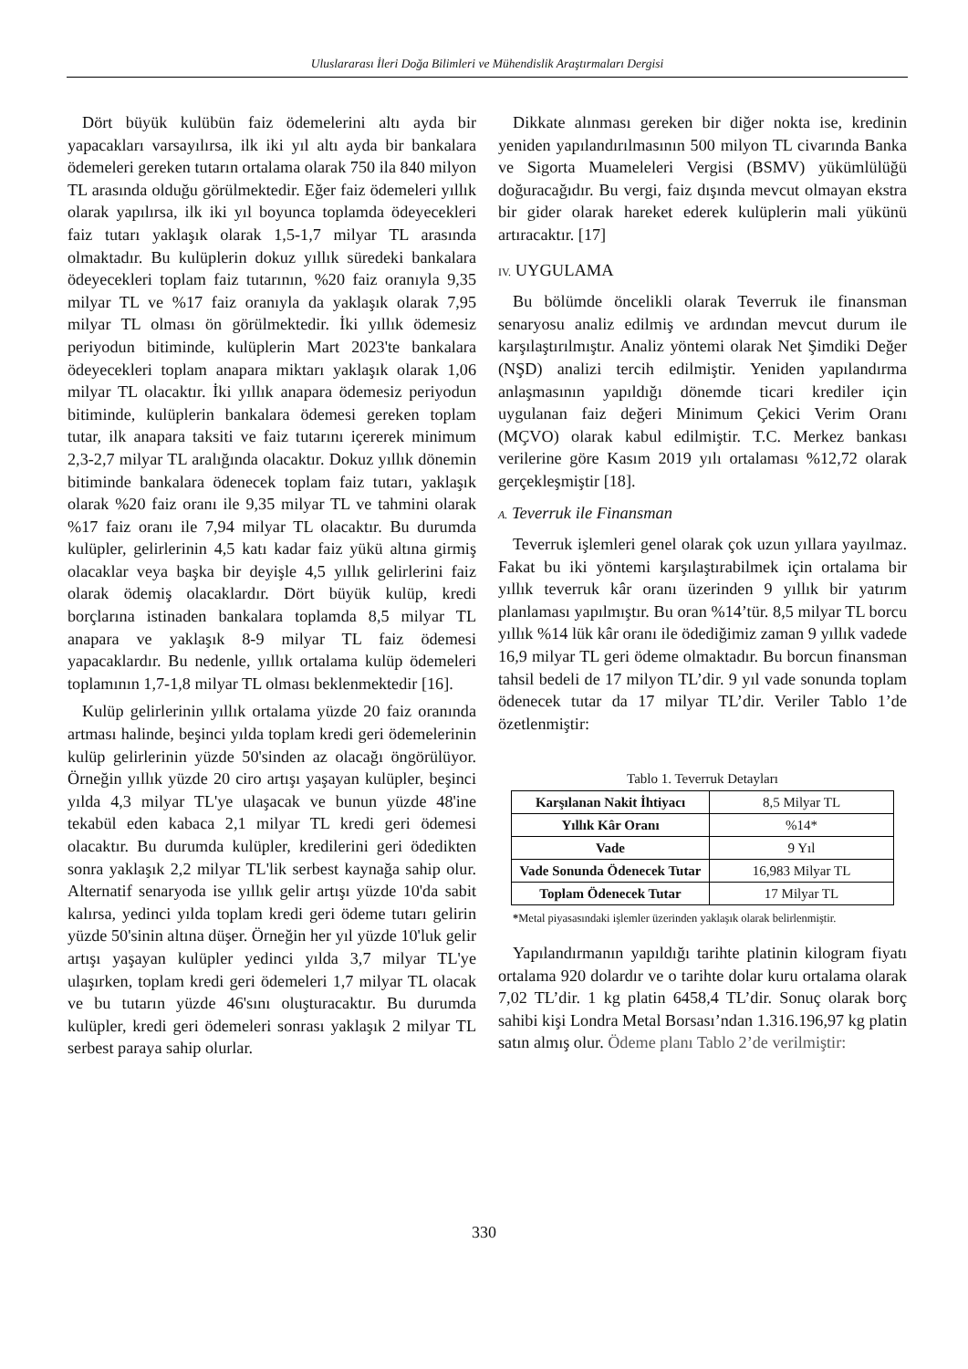Uluslararası İleri Doğa Bilimleri ve Mühendislik Araştırmaları Dergisi
Dört büyük kulübün faiz ödemelerini altı ayda bir yapacakları varsayılırsa, ilk iki yıl altı ayda bir bankalara ödemeleri gereken tutarın ortalama olarak 750 ila 840 milyon TL arasında olduğu görülmektedir. Eğer faiz ödemeleri yıllık olarak yapılırsa, ilk iki yıl boyunca toplamda ödeyecekleri faiz tutarı yaklaşık olarak 1,5-1,7 milyar TL arasında olmaktadır. Bu kulüplerin dokuz yıllık süredeki bankalara ödeyecekleri toplam faiz tutarının, %20 faiz oranıyla 9,35 milyar TL ve %17 faiz oranıyla da yaklaşık olarak 7,95 milyar TL olması ön görülmektedir. İki yıllık ödemesiz periyodun bitiminde, kulüplerin Mart 2023'te bankalara ödeyecekleri toplam anapara miktarı yaklaşık olarak 1,06 milyar TL olacaktır. İki yıllık anapara ödemesiz periyodun bitiminde, kulüplerin bankalara ödemesi gereken toplam tutar, ilk anapara taksiti ve faiz tutarını içererek minimum 2,3-2,7 milyar TL aralığında olacaktır. Dokuz yıllık dönemin bitiminde bankalara ödenecek toplam faiz tutarı, yaklaşık olarak %20 faiz oranı ile 9,35 milyar TL ve tahmini olarak %17 faiz oranı ile 7,94 milyar TL olacaktır. Bu durumda kulüpler, gelirlerinin 4,5 katı kadar faiz yükü altına girmiş olacaklar veya başka bir deyişle 4,5 yıllık gelirlerini faiz olarak ödemiş olacaklardır. Dört büyük kulüp, kredi borçlarına istinaden bankalara toplamda 8,5 milyar TL anapara ve yaklaşık 8-9 milyar TL faiz ödemesi yapacaklardır. Bu nedenle, yıllık ortalama kulüp ödemeleri toplamının 1,7-1,8 milyar TL olması beklenmektedir [16].
Kulüp gelirlerinin yıllık ortalama yüzde 20 faiz oranında artması halinde, beşinci yılda toplam kredi geri ödemelerinin kulüp gelirlerinin yüzde 50'sinden az olacağı öngörülüyor. Örneğin yıllık yüzde 20 ciro artışı yaşayan kulüpler, beşinci yılda 4,3 milyar TL'ye ulaşacak ve bunun yüzde 48'ine tekabül eden kabaca 2,1 milyar TL kredi geri ödemesi olacaktır. Bu durumda kulüpler, kredilerini geri ödedikten sonra yaklaşık 2,2 milyar TL'lik serbest kaynağa sahip olur. Alternatif senaryoda ise yıllık gelir artışı yüzde 10'da sabit kalırsa, yedinci yılda toplam kredi geri ödeme tutarı gelirin yüzde 50'sinin altına düşer. Örneğin her yıl yüzde 10'luk gelir artışı yaşayan kulüpler yedinci yılda 3,7 milyar TL'ye ulaşırken, toplam kredi geri ödemeleri 1,7 milyar TL olacak ve bu tutarın yüzde 46'sını oluşturacaktır. Bu durumda kulüpler, kredi geri ödemeleri sonrası yaklaşık 2 milyar TL serbest paraya sahip olurlar.
Dikkate alınması gereken bir diğer nokta ise, kredinin yeniden yapılandırılmasının 500 milyon TL civarında Banka ve Sigorta Muameleleri Vergisi (BSMV) yükümlülüğü doğuracağıdır. Bu vergi, faiz dışında mevcut olmayan ekstra bir gider olarak hareket ederek kulüplerin mali yükünü artıracaktır. [17]
IV. UYGULAMA
Bu bölümde öncelikli olarak Teverruk ile finansman senaryosu analiz edilmiş ve ardından mevcut durum ile karşılaştırılmıştır. Analiz yöntemi olarak Net Şimdiki Değer (NŞD) analizi tercih edilmiştir. Yeniden yapılandırma anlaşmasının yapıldığı dönemde ticari krediler için uygulanan faiz değeri Minimum Çekici Verim Oranı (MÇVO) olarak kabul edilmiştir. T.C. Merkez bankası verilerine göre Kasım 2019 yılı ortalaması %12,72 olarak gerçekleşmiştir [18].
A. Teverruk ile Finansman
Teverruk işlemleri genel olarak çok uzun yıllara yayılmaz. Fakat bu iki yöntemi karşılaştırabilmek için ortalama bir yıllık teverruk kâr oranı üzerinden 9 yıllık bir yatırım planlaması yapılmıştır. Bu oran %14’tür. 8,5 milyar TL borcu yıllık %14 lük kâr oranı ile ödediğimiz zaman 9 yıllık vadede 16,9 milyar TL geri ödeme olmaktadır. Bu borcun finansman tahsil bedeli de 17 milyon TL’dir. 9 yıl vade sonunda toplam ödenecek tutar da 17 milyar TL’dir. Veriler Tablo 1’de özetlenmiştir:
Tablo 1. Teverruk Detayları
| Karşılanan Nakit İhtiyacı | 8,5 Milyar TL |
| Yıllık Kâr Oranı | %14* |
| Vade | 9 Yıl |
| Vade Sonunda Ödenecek Tutar | 16,983 Milyar TL |
| Toplam Ödenecek Tutar | 17 Milyar TL |
*Metal piyasasındaki işlemler üzerinden yaklaşık olarak belirlenmiştir.
Yapılandırmanın yapıldığı tarihte platinin kilogram fiyatı ortalama 920 dolardır ve o tarihte dolar kuru ortalama olarak 7,02 TL’dir. 1 kg platin 6458,4 TL’dir. Sonuç olarak borç sahibi kişi Londra Metal Borsası’ndan 1.316.196,97 kg platin satın almış olur. Ödeme planı Tablo 2’de verilmiştir:
330